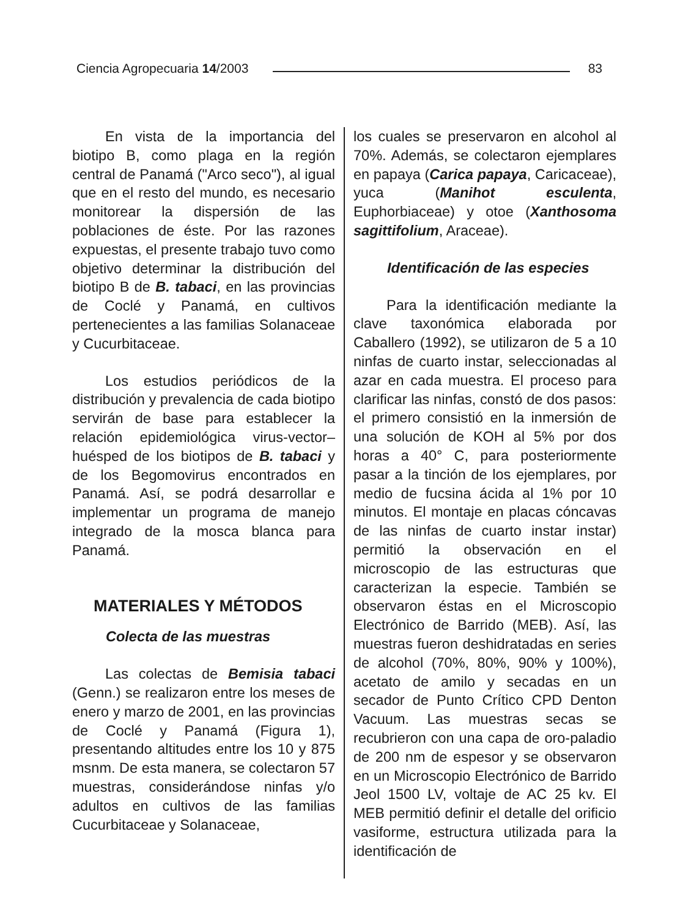Ciencia Agropecuaria 14/2003 83
En vista de la importancia del biotipo B, como plaga en la región central de Panamá ("Arco seco"), al igual que en el resto del mundo, es necesario monitorear la dispersión de las poblaciones de éste. Por las razones expuestas, el presente trabajo tuvo como objetivo determinar la distribución del biotipo B de B. tabaci, en las provincias de Coclé y Panamá, en cultivos pertenecientes a las familias Solanaceae y Cucurbitaceae.
Los estudios periódicos de la distribución y prevalencia de cada biotipo servirán de base para establecer la relación epidemiológica virus-vector–huésped de los biotipos de B. tabaci y de los Begomovirus encontrados en Panamá. Así, se podrá desarrollar e implementar un programa de manejo integrado de la mosca blanca para Panamá.
MATERIALES Y MÉTODOS
Colecta de las muestras
Las colectas de Bemisia tabaci (Genn.) se realizaron entre los meses de enero y marzo de 2001, en las provincias de Coclé y Panamá (Figura 1), presentando altitudes entre los 10 y 875 msnm. De esta manera, se colectaron 57 muestras, considerándose ninfas y/o adultos en cultivos de las familias Cucurbitaceae y Solanaceae,
los cuales se preservaron en alcohol al 70%. Además, se colectaron ejemplares en papaya (Carica papaya, Caricaceae), yuca (Manihot esculenta, Euphorbiaceae) y otoe (Xanthosoma sagittifolium, Araceae).
Identificación de las especies
Para la identificación mediante la clave taxonómica elaborada por Caballero (1992), se utilizaron de 5 a 10 ninfas de cuarto instar, seleccionadas al azar en cada muestra. El proceso para clarificar las ninfas, constó de dos pasos: el primero consistió en la inmersión de una solución de KOH al 5% por dos horas a 40° C, para posteriormente pasar a la tinción de los ejemplares, por medio de fucsina ácida al 1% por 10 minutos. El montaje en placas cóncavas de las ninfas de cuarto instar instar) permitió la observación en el microscopio de las estructuras que caracterizan la especie. También se observaron éstas en el Microscopio Electrónico de Barrido (MEB). Así, las muestras fueron deshidratadas en series de alcohol (70%, 80%, 90% y 100%), acetato de amilo y secadas en un secador de Punto Crítico CPD Denton Vacuum. Las muestras secas se recubrieron con una capa de oro-paladio de 200 nm de espesor y se observaron en un Microscopio Electrónico de Barrido Jeol 1500 LV, voltaje de AC 25 kv. El MEB permitió definir el detalle del orificio vasiforme, estructura utilizada para la identificación de